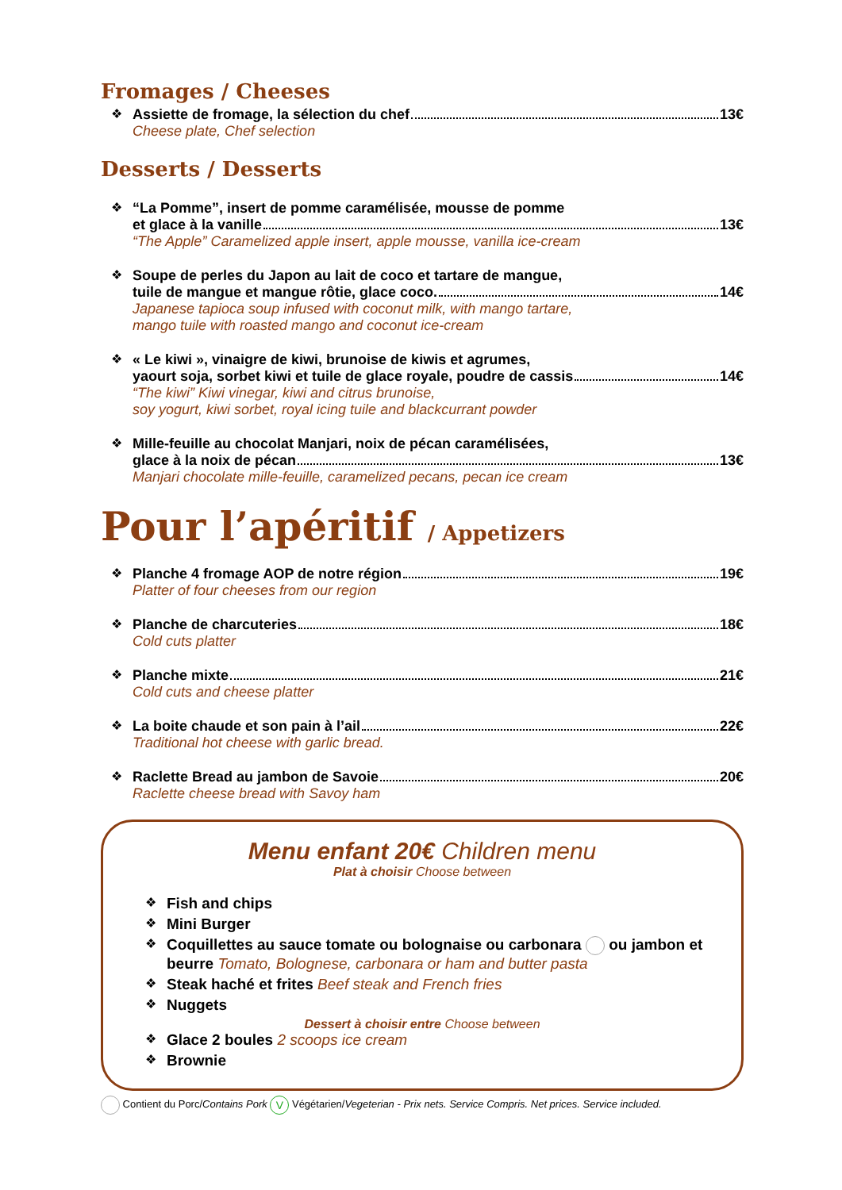Fromages / Cheeses
❖ Assiette de fromage, la sélection du chef 13€
Cheese plate, Chef selection
Desserts / Desserts
❖ “La Pomme”, insert de pomme caramélisée, mousse de pomme
et glace à la vanille 13€
“The Apple” Caramelized apple insert, apple mousse, vanilla ice-cream
❖ Soupe de perles du Japon au lait de coco et tartare de mangue,
tuile de mangue et mangue rôtie, glace coco. 14€
Japanese tapioca soup infused with coconut milk, with mango tartare,
mango tuile with roasted mango and coconut ice-cream
❖ « Le kiwi », vinaigre de kiwi, brunoise de kiwis et agrumes,
yaourt soja, sorbet kiwi et tuile de glace royale, poudre de cassis 14€
“The kiwi” Kiwi vinegar, kiwi and citrus brunoise,
soy yogurt, kiwi sorbet, royal icing tuile and blackcurrant powder
❖ Mille-feuille au chocolat Manjari, noix de pécan caramélisées,
glace à la noix de pécan 13€
Manjari chocolate mille-feuille, caramelized pecans, pecan ice cream
Pour l’apéritif / Appetizers
❖ Planche 4 fromage AOP de notre région 19€
Platter of four cheeses from our region
❖ Planche de charcuteries 18€
Cold cuts platter
❖ Planche mixte 21€
Cold cuts and cheese platter
❖ La boite chaude et son pain à l’ail 22€
Traditional hot cheese with garlic bread.
❖ Raclette Bread au jambon de Savoie 20€
Raclette cheese bread with Savoy ham
Menu enfant 20€ Children menu
Plat à choisir Choose between
❖
Fish and chips
❖
Mini Burger
❖
Coquillettes au sauce tomate ou bolognaise ou carbonara ou jambon et beurre Tomato, Bolognese, carbonara or ham and butter pasta
❖
Steak haché et frites Beef steak and French fries
❖
Nuggets
Dessert à choisir entre Choose between
❖
Glace 2 boules 2 scoops ice cream
❖
Brownie
Contient du Porc/Contains Pork V Végétarien/Vegeterian - Prix nets. Service Compris. Net prices. Service included.